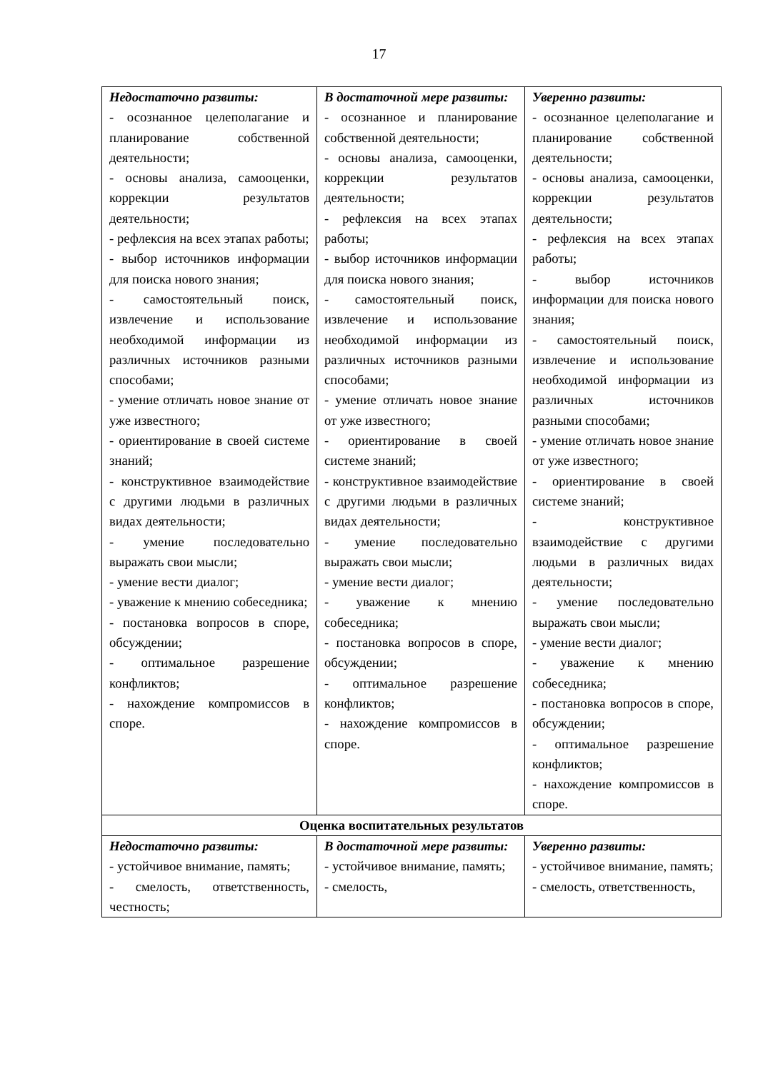17
| Недостаточно развиты: - осознанное целеполагание и планирование собственной деятельности; - основы анализа, самооценки, коррекции результатов деятельности; - рефлексия на всех этапах работы; - выбор источников информации для поиска нового знания; - самостоятельный поиск, извлечение и использование необходимой информации из различных источников разными способами; - умение отличать новое знание от уже известного; - ориентирование в своей системе знаний; - конструктивное взаимодействие с другими людьми в различных видах деятельности; - умение последовательно выражать свои мысли; - умение вести диалог; - уважение к мнению собеседника; - постановка вопросов в споре, обсуждении; - оптимальное разрешение конфликтов; - нахождение компромиссов в споре. | В достаточной мере развиты: - осознанное и планирование собственной деятельности; - основы анализа, самооценки, коррекции результатов деятельности; - рефлексия на всех этапах работы; - выбор источников информации для поиска нового знания; - самостоятельный поиск, извлечение и использование необходимой информации из различных источников разными способами; - умение отличать новое знание от уже известного; - ориентирование в своей системе знаний; - конструктивное взаимодействие с другими людьми в различных видах деятельности; - умение последовательно выражать свои мысли; - умение вести диалог; - уважение к мнению собеседника; - постановка вопросов в споре, обсуждении; - оптимальное разрешение конфликтов; - нахождение компромиссов в споре. | Уверенно развиты: - осознанное целеполагание и планирование собственной деятельности; - основы анализа, самооценки, коррекции результатов деятельности; - рефлексия на всех этапах работы; - выбор источников информации для поиска нового знания; - самостоятельный поиск, извлечение и использование необходимой информации из различных источников разными способами; - умение отличать новое знание от уже известного; - ориентирование в своей системе знаний; - конструктивное взаимодействие с другими людьми в различных видах деятельности; - умение последовательно выражать свои мысли; - умение вести диалог; - уважение к мнению собеседника; - постановка вопросов в споре, обсуждении; - оптимальное разрешение конфликтов; - нахождение компромиссов в споре. |
| Оценка воспитательных результатов | | |
| Недостаточно развиты: - устойчивое внимание, память; - смелость, ответственность, честность; | В достаточной мере развиты: - устойчивое внимание, память; - смелость, | Уверенно развиты: - устойчивое внимание, память; - смелость, ответственность, |